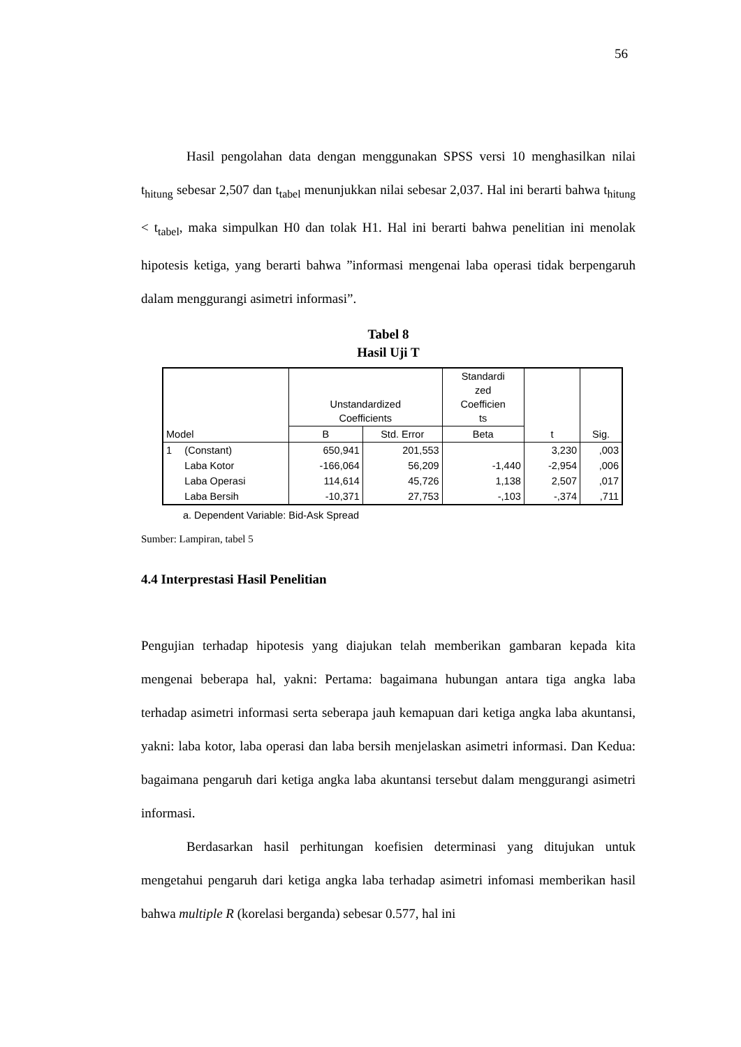56
Hasil pengolahan data dengan menggunakan SPSS versi 10 menghasilkan nilai t<sub>hitung</sub> sebesar 2,507 dan t<sub>tabel</sub> menunjukkan nilai sebesar 2,037. Hal ini berarti bahwa t<sub>hitung</sub> < t<sub>tabel</sub>, maka simpulkan H0 dan tolak H1. Hal ini berarti bahwa penelitian ini menolak hipotesis ketiga, yang berarti bahwa ”informasi mengenai laba operasi tidak berpengaruh dalam menggurangi asimetri informasi”.
Tabel 8
Hasil Uji T
| Model | | Unstandardized Coefficients | | Standardi zed Coefficien ts | t | Sig. |
| --- | --- | --- | --- | --- | --- | --- |
| | | B | Std. Error | Beta | | |
| 1 | (Constant) | 650,941 | 201,553 | | 3,230 | ,003 |
| | Laba Kotor | -166,064 | 56,209 | -1,440 | -2,954 | ,006 |
| | Laba Operasi | 114,614 | 45,726 | 1,138 | 2,507 | ,017 |
| | Laba Bersih | -10,371 | 27,753 | -,103 | -,374 | ,711 |
a. Dependent Variable: Bid-Ask Spread
Sumber: Lampiran, tabel 5
4.4 Interprestasi Hasil Penelitian
Pengujian terhadap hipotesis yang diajukan telah memberikan gambaran kepada kita mengenai beberapa hal, yakni: Pertama: bagaimana hubungan antara tiga angka laba terhadap asimetri informasi serta seberapa jauh kemapuan dari ketiga angka laba akuntansi, yakni: laba kotor, laba operasi dan laba bersih menjelaskan asimetri informasi. Dan Kedua: bagaimana pengaruh dari ketiga angka laba akuntansi tersebut dalam menggurangi asimetri informasi.
Berdasarkan hasil perhitungan koefisien determinasi yang ditujukan untuk mengetahui pengaruh dari ketiga angka laba terhadap asimetri infomasi memberikan hasil bahwa multiple R (korelasi berganda) sebesar 0.577, hal ini